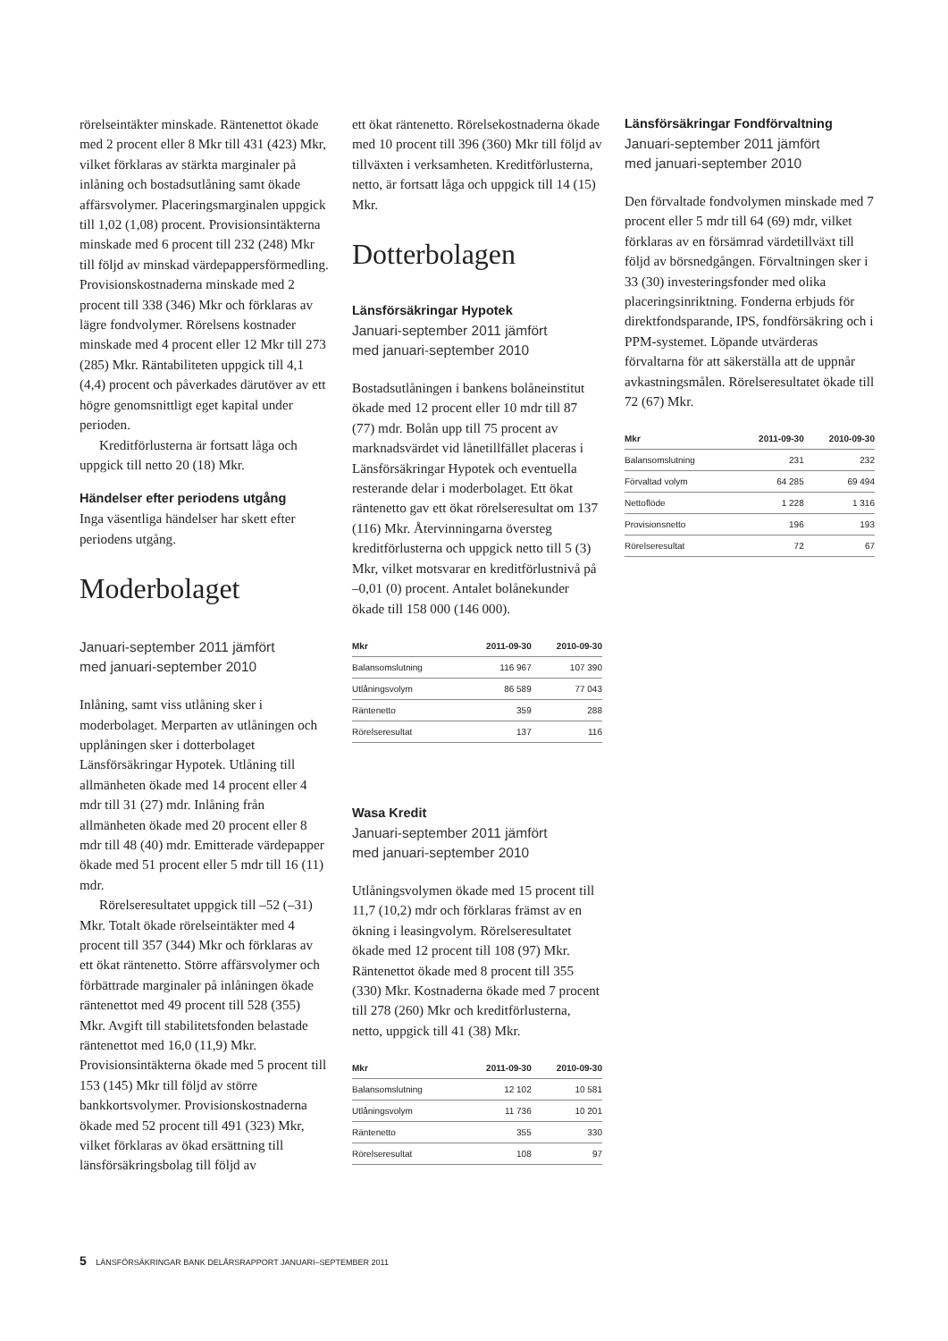rörelseintäkter minskade. Räntenettot ökade med 2 procent eller 8 Mkr till 431 (423) Mkr, vilket förklaras av stärkta marginaler på inlåning och bostadsutlåning samt ökade affärsvolymer. Placeringsmarginalen uppgick till 1,02 (1,08) procent. Provisionsintäkterna minskade med 6 procent till 232 (248) Mkr till följd av minskad värdepappersförmedling. Provisionskostnaderna minskade med 2 procent till 338 (346) Mkr och förklaras av lägre fondvolymer. Rörelsens kostnader minskade med 4 procent eller 12 Mkr till 273 (285) Mkr. Räntabiliteten uppgick till 4,1 (4,4) procent och påverkades därutöver av ett högre genomsnittligt eget kapital under perioden.
Kreditförlusterna är fortsatt låga och uppgick till netto 20 (18) Mkr.
Händelser efter periodens utgång
Inga väsentliga händelser har skett efter periodens utgång.
Moderbolaget
Januari-september 2011 jämfört
med januari-september 2010
Inlåning, samt viss utlåning sker i moderbolaget. Merparten av utlåningen och upplåningen sker i dotterbolaget Länsförsäkringar Hypotek. Utlåning till allmänheten ökade med 14 procent eller 4 mdr till 31 (27) mdr. Inlåning från allmänheten ökade med 20 procent eller 8 mdr till 48 (40) mdr. Emitterade värdepapper ökade med 51 procent eller 5 mdr till 16 (11) mdr.
Rörelseresultatet uppgick till –52 (–31) Mkr. Totalt ökade rörelseintäkter med 4 procent till 357 (344) Mkr och förklaras av ett ökat räntenetto. Större affärsvolymer och förbättrade marginaler på inlåningen ökade räntenettot med 49 procent till 528 (355) Mkr. Avgift till stabilitetsfonden belastade räntenettot med 16,0 (11,9) Mkr. Provisionsintäkterna ökade med 5 procent till 153 (145) Mkr till följd av större bankkortsvolymer. Provisionskostnaderna ökade med 52 procent till 491 (323) Mkr, vilket förklaras av ökad ersättning till länsförsäkringsbolag till följd av
ett ökat räntenetto. Rörelsekostnaderna ökade med 10 procent till 396 (360) Mkr till följd av tillväxten i verksamheten. Kreditförlusterna, netto, är fortsatt låga och uppgick till 14 (15) Mkr.
Dotterbolagen
Länsförsäkringar Hypotek
Januari-september 2011 jämfört
med januari-september 2010
Bostadsutlåningen i bankens bolåneinstitut ökade med 12 procent eller 10 mdr till 87 (77) mdr. Bolån upp till 75 procent av marknadsvärdet vid lånetillfället placeras i Länsförsäkringar Hypotek och eventuella resterande delar i moderbolaget. Ett ökat räntenetto gav ett ökat rörelseresultat om 137 (116) Mkr. Återvinningarna översteg kreditförlusterna och uppgick netto till 5 (3) Mkr, vilket motsvarar en kreditförlustnivå på –0,01 (0) procent. Antalet bolånekunder ökade till 158 000 (146 000).
| Mkr | 2011-09-30 | 2010-09-30 |
| --- | --- | --- |
| Balansomslutning | 116 967 | 107 390 |
| Utlåningsvolym | 86 589 | 77 043 |
| Räntenetto | 359 | 288 |
| Rörelseresultat | 137 | 116 |
Wasa Kredit
Januari-september 2011 jämfört
med januari-september 2010
Utlåningsvolymen ökade med 15 procent till 11,7 (10,2) mdr och förklaras främst av en ökning i leasingvolym. Rörelseresultatet ökade med 12 procent till 108 (97) Mkr. Räntenettot ökade med 8 procent till 355 (330) Mkr. Kostnaderna ökade med 7 procent till 278 (260) Mkr och kreditförlusterna, netto, uppgick till 41 (38) Mkr.
| Mkr | 2011-09-30 | 2010-09-30 |
| --- | --- | --- |
| Balansomslutning | 12 102 | 10 581 |
| Utlåningsvolym | 11 736 | 10 201 |
| Räntenetto | 355 | 330 |
| Rörelseresultat | 108 | 97 |
Länsförsäkringar Fondförvaltning
Januari-september 2011 jämfört
med januari-september 2010
Den förvaltade fondvolymen minskade med 7 procent eller 5 mdr till 64 (69) mdr, vilket förklaras av en försämrad värdetillväxt till följd av börsnedgången. Förvaltningen sker i 33 (30) investeringsfonder med olika placeringsinriktning. Fonderna erbjuds för direktfondsparande, IPS, fondförsäkring och i PPM-systemet. Löpande utvärderas förvaltarna för att säkerställa att de uppnår avkastningsmålen. Rörelseresultatet ökade till 72 (67) Mkr.
| Mkr | 2011-09-30 | 2010-09-30 |
| --- | --- | --- |
| Balansomslutning | 231 | 232 |
| Förvaltad volym | 64 285 | 69 494 |
| Nettoflöde | 1 228 | 1 316 |
| Provisionsnetto | 196 | 193 |
| Rörelseresultat | 72 | 67 |
5 LÄNSFÖRSÄKRINGAR BANK DELÅRSRAPPORT JANUARI–SEPTEMBER 2011